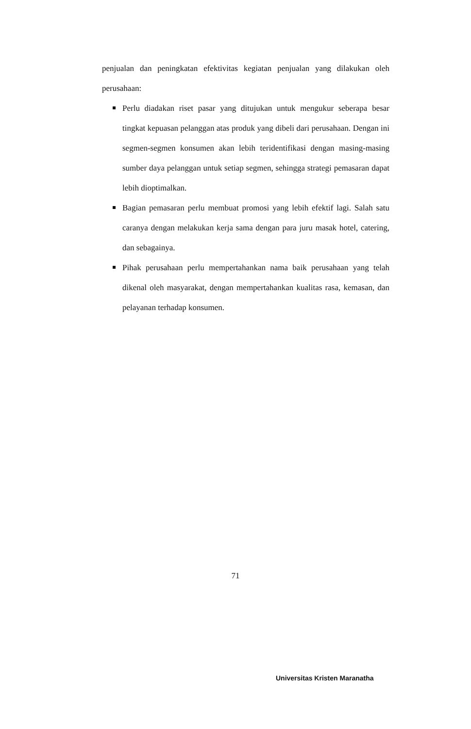penjualan dan peningkatan efektivitas kegiatan penjualan yang dilakukan oleh perusahaan:
Perlu diadakan riset pasar yang ditujukan untuk mengukur seberapa besar tingkat kepuasan pelanggan atas produk yang dibeli dari perusahaan. Dengan ini segmen-segmen konsumen akan lebih teridentifikasi dengan masing-masing sumber daya pelanggan untuk setiap segmen, sehingga strategi pemasaran dapat lebih dioptimalkan.
Bagian pemasaran perlu membuat promosi yang lebih efektif lagi. Salah satu caranya dengan melakukan kerja sama dengan para juru masak hotel, catering, dan sebagainya.
Pihak perusahaan perlu mempertahankan nama baik perusahaan yang telah dikenal oleh masyarakat, dengan mempertahankan kualitas rasa, kemasan, dan pelayanan terhadap konsumen.
71
Universitas Kristen Maranatha